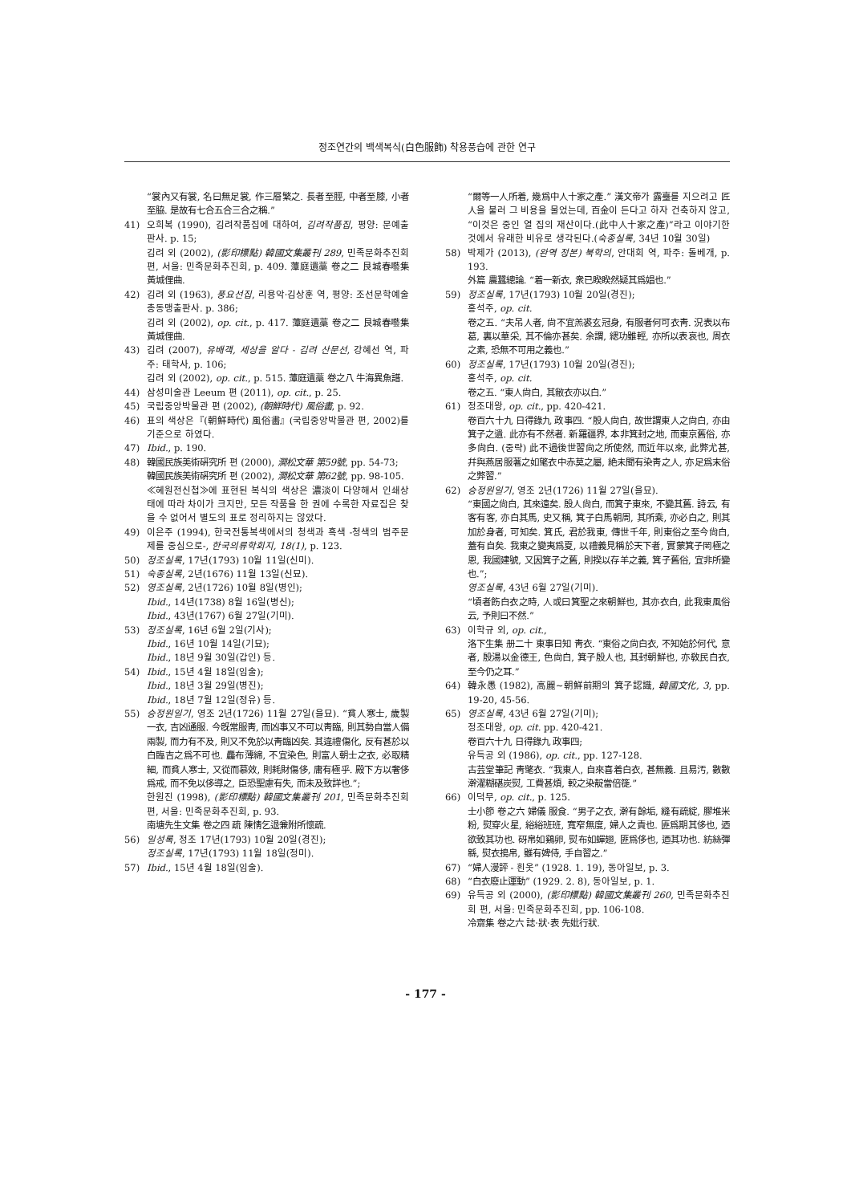정조연간의 백색복식(白色服飾) 착용풍습에 관한 연구
“裳內又有裳, 名曰無足裳, 作三層繁之. 長者至脛, 中者至膝, 小者至脇. 是故有七合五合三合之稱.”
41) 오희복 (1990), 김려작품집에 대하여, 김려작품집, 평양: 문예출판사. p. 15;
김려 외 (2002), (影印標點) 韓國文集叢刊 289, 민족문화추진회 편, 서울: 민족문화추진회, p. 409. 藫庭遺藁 卷之二 艮城春囈集 黃城俚曲.
42) 김려 외 (1963), 풍요선집, 리용악·김상훈 역, 평양: 조선문학예술총동맹출판사. p. 386;
김려 외 (2002), op. cit., p. 417. 藫庭遺藁 卷之二 艮城春囈集 黃城俚曲.
43) 김려 (2007), 유배객, 세상을 알다 - 김려 산문선, 강혜선 역, 파주: 태학사, p. 106;
김려 외 (2002), op. cit., p. 515. 藫庭遺藁 卷之八 牛海異魚譜.
44) 삼성미술관 Leeum 편 (2011), op. cit., p. 25.
45) 국립중앙박물관 편 (2002), (朝鮮時代) 風俗畵, p. 92.
46) 표의 색상은『(朝鮮時代) 風俗畵』(국립중앙박물관 편, 2002)를 기준으로 하였다.
47) Ibid., p. 190.
48) 韓國民族美術硏究所 편 (2000), 澗松文華 第59號, pp. 54-73;
韓國民族美術硏究所 편 (2002), 澗松文華 第62號, pp. 98-105.
≪혜원전신첩≫에 표현된 복식의 색상은 濃淡이 다양해서 인쇄상태에 따라 차이가 크지만, 모든 작품을 한 권에 수록한 자료집은 찾을 수 없어서 별도의 표로 정리하지는 않았다.
49) 이은주 (1994), 한국전통복색에서의 청색과 흑색 -청색의 범주문제를 중심으로-, 한국의류학회지, 18(1), p. 123.
50) 정조실록, 17년(1793) 10월 11일(신미).
51) 숙종실록, 2년(1676) 11월 13일(신묘).
52) 영조실록, 2년(1726) 10월 8일(병인);
Ibid., 14년(1738) 8월 16일(병신);
Ibid., 43년(1767) 6월 27일(기미).
53) 정조실록, 16년 6월 2일(기사);
Ibid., 16년 10월 14일(기묘);
Ibid., 18년 9월 30일(갑인) 등.
54) Ibid., 15년 4월 18일(임술);
Ibid., 18년 3월 29일(병진);
Ibid., 18년 7월 12일(정유) 등.
55) 승정원일기, 영조 2년(1726) 11월 27일(을묘). “貧人寒士, 歲製一衣, 吉凶通服. 今旣常服靑, 而凶事又不可以靑臨, 則其勢自當人備兩製, 而力有不及, 則又不免於以靑臨凶矣. 其違禮傷化, 反有甚於以白臨吉之爲不可也. 麤布薄綿, 不宜染色, 則富人朝士之衣, 必取精細, 而貧人寒士, 又從而慕效, 則耗財傷侈, 庸有極乎. 殿下方以奢侈爲戒, 而不免以侈導之, 臣恐聖慮有失, 而未及致詳也.”;
한원진 (1998), (影印標點) 韓國文集叢刊 201, 민족문화추진회 편, 서울: 민족문화추진회, p. 93.
南塘先生文集 卷之四 疏 陳情乞退兼附所懷疏.
56) 일성록, 정조 17년(1793) 10월 20일(경진);
정조실록, 17년(1793) 11월 18일(정미).
57) Ibid., 15년 4월 18일(임술).
“爾等一人所着, 幾爲中人十家之產.” 漢文帝가 露臺를 지으려고 匠人을 불러 그 비용을 물었는데, 百金이 든다고 하자 건축하지 않고, “이것은 중인 열 집의 재산이다.(此中人十家之產)”라고 이야기한 것에서 유래한 비유로 생각된다.(숙종실록, 34년 10월 30일)
58) 박제가 (2013), (완역 정본) 북학의, 안대회 역, 파주: 돌베개, p. 193.
外篇 農蠶總論. “着一新衣, 衆已睽睽然疑其爲娼也.”
59) 정조실록, 17년(1793) 10월 20일(경진);
홍석주, op. cit.
卷之五. “夫吊人者, 尙不宜羔裘玄冠身, 有服者何可衣靑. 況表以布葛, 裏以華采, 其不倫亦甚矣. 余謂, 緦功雖輕, 亦所以表哀也, 周衣之素, 恐無不可用之義也.”
60) 정조실록, 17년(1793) 10월 20일(경진);
홍석주, op. cit.
卷之五. “東人尙白, 其敝衣亦以白.”
61) 정조대왕, op. cit., pp. 420-421.
卷百六十九 日得錄九 政事四. “殷人尙白, 故世謂東人之尙白, 亦由箕子之遺. 此亦有不然者. 新羅疆界, 本非箕封之地, 而東京舊俗, 亦多尙白. (중략) 此不過後世習尙之所使然, 而近年以來, 此弊尤甚, 幷與燕居服著之如氅衣中赤莫之屬, 絶未聞有染靑之人, 亦足爲末俗之弊習.”
62) 승정원일기, 영조 2년(1726) 11월 27일(을묘).
“東國之尙白, 其來遠矣. 殷人尙白, 而箕子東來, 不變其舊. 詩云, 有客有客, 亦白其馬, 史又稱, 箕子白馬朝周, 其所乘, 亦必白之, 則其加於身者, 可知矣. 箕氏, 君於我東, 傳世千年, 則東俗之至今尙白, 蓋有自矣. 我東之變夷爲夏, 以禮義見稱於天下者, 實蒙箕子罔極之恩, 我國建號, 又因箕子之舊, 則揆以存羊之義, 箕子舊俗, 宜非所變也.”;
영조실록, 43년 6월 27일(기미).
“頃者飭白衣之時, 人或曰箕聖之來朝鮮也, 其亦衣白, 此我東風俗云, 予則曰不然.”
63) 이학규 외, op. cit.,
洛下生集 册二十 東事日知 靑衣. “東俗之尙白衣, 不知始於何代, 意者, 殷湯以金德王, 色尙白, 箕子殷人也, 其封朝鮮也, 亦敎民白衣, 至今仍之耳.”
64) 韓永愚 (1982), 高麗~朝鮮前期의 箕子認識, 韓國文化, 3, pp. 19-20, 45-56.
65) 영조실록, 43년 6월 27일(기미);
정조대왕, op. cit. pp. 420-421.
卷百六十九 日得錄九 政事四;
유득공 외 (1986), op. cit., pp. 127-128.
古芸堂筆記 靑氅衣. “我東人, 自來喜着白衣, 甚無義. 且易汚, 數數澣濯糊碪炭熨, 工費甚煩, 較之染靛當倍簁.”
66) 이덕무, op. cit., p. 125.
士小節 卷之六 婦儀 服食. “男子之衣, 澣有餘垢, 縫有疏綻, 膠堆米粉, 熨穿火星, 綌綌班班, 寬窄無度, 婦人之責也. 匪爲期其侈也, 迺欲致其功也. 砑帛如鷄卵, 熨布如蟬翅, 匪爲侈也, 迺其功也. 紡絲彈緜, 熨衣搗帛, 雖有婢侍, 手自習之.”
67) “婦人漫評 - 흰옷” (1928. 1. 19), 동아일보, p. 3.
68) “白衣廢止運動” (1929. 2. 8), 동아일보, p. 1.
69) 유득공 외 (2000), (影印標點) 韓國文集叢刊 260, 민족문화추진회 편, 서울: 민족문화추진회, pp. 106-108.
冷齋集 卷之六 誌·狀·表 先妣行狀.
- 177 -